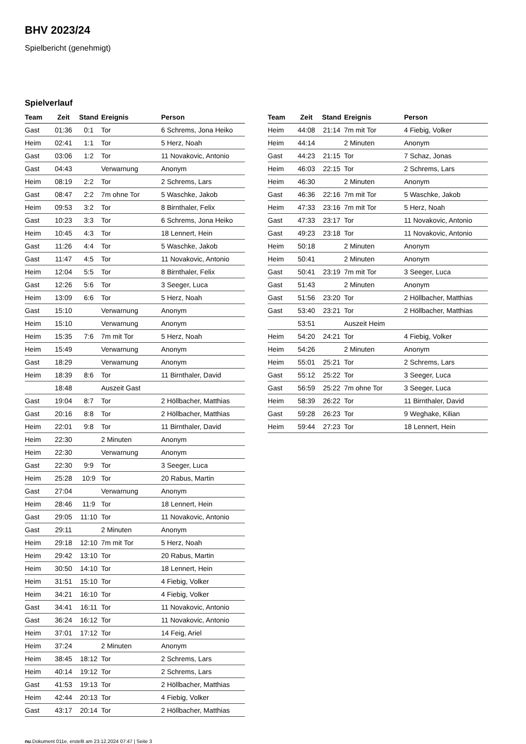BHV 2023/24
Spielbericht (genehmigt)
Spielverlauf
| Team | Zeit | Stand | Ereignis | Person |
| --- | --- | --- | --- | --- |
| Gast | 01:36 | 0:1 | Tor | 6 Schrems, Jona Heiko |
| Heim | 02:41 | 1:1 | Tor | 5 Herz, Noah |
| Gast | 03:06 | 1:2 | Tor | 11 Novakovic, Antonio |
| Gast | 04:43 | | Verwarnung | Anonym |
| Heim | 08:19 | 2:2 | Tor | 2 Schrems, Lars |
| Gast | 08:47 | 2:2 | 7m ohne Tor | 5 Waschke, Jakob |
| Heim | 09:53 | 3:2 | Tor | 8 Birnthaler, Felix |
| Gast | 10:23 | 3:3 | Tor | 6 Schrems, Jona Heiko |
| Heim | 10:45 | 4:3 | Tor | 18 Lennert, Hein |
| Gast | 11:26 | 4:4 | Tor | 5 Waschke, Jakob |
| Gast | 11:47 | 4:5 | Tor | 11 Novakovic, Antonio |
| Heim | 12:04 | 5:5 | Tor | 8 Birnthaler, Felix |
| Gast | 12:26 | 5:6 | Tor | 3 Seeger, Luca |
| Heim | 13:09 | 6:6 | Tor | 5 Herz, Noah |
| Gast | 15:10 | | Verwarnung | Anonym |
| Heim | 15:10 | | Verwarnung | Anonym |
| Heim | 15:35 | 7:6 | 7m mit Tor | 5 Herz, Noah |
| Heim | 15:49 | | Verwarnung | Anonym |
| Gast | 18:29 | | Verwarnung | Anonym |
| Heim | 18:39 | 8:6 | Tor | 11 Birnthaler, David |
| | 18:48 | | Auszeit Gast | |
| Gast | 19:04 | 8:7 | Tor | 2 Höllbacher, Matthias |
| Gast | 20:16 | 8:8 | Tor | 2 Höllbacher, Matthias |
| Heim | 22:01 | 9:8 | Tor | 11 Birnthaler, David |
| Heim | 22:30 | | 2 Minuten | Anonym |
| Heim | 22:30 | | Verwarnung | Anonym |
| Gast | 22:30 | 9:9 | Tor | 3 Seeger, Luca |
| Heim | 25:28 | 10:9 | Tor | 20 Rabus, Martin |
| Gast | 27:04 | | Verwarnung | Anonym |
| Heim | 28:46 | 11:9 | Tor | 18 Lennert, Hein |
| Gast | 29:05 | 11:10 | Tor | 11 Novakovic, Antonio |
| Gast | 29:11 | | 2 Minuten | Anonym |
| Heim | 29:18 | 12:10 | 7m mit Tor | 5 Herz, Noah |
| Heim | 29:42 | 13:10 | Tor | 20 Rabus, Martin |
| Heim | 30:50 | 14:10 | Tor | 18 Lennert, Hein |
| Heim | 31:51 | 15:10 | Tor | 4 Fiebig, Volker |
| Heim | 34:21 | 16:10 | Tor | 4 Fiebig, Volker |
| Gast | 34:41 | 16:11 | Tor | 11 Novakovic, Antonio |
| Gast | 36:24 | 16:12 | Tor | 11 Novakovic, Antonio |
| Heim | 37:01 | 17:12 | Tor | 14 Feig, Ariel |
| Heim | 37:24 | | 2 Minuten | Anonym |
| Heim | 38:45 | 18:12 | Tor | 2 Schrems, Lars |
| Heim | 40:14 | 19:12 | Tor | 2 Schrems, Lars |
| Gast | 41:53 | 19:13 | Tor | 2 Höllbacher, Matthias |
| Heim | 42:44 | 20:13 | Tor | 4 Fiebig, Volker |
| Gast | 43:17 | 20:14 | Tor | 2 Höllbacher, Matthias |
| Team | Zeit | Stand | Ereignis | Person |
| --- | --- | --- | --- | --- |
| Heim | 44:08 | 21:14 | 7m mit Tor | 4 Fiebig, Volker |
| Heim | 44:14 | | 2 Minuten | Anonym |
| Gast | 44:23 | 21:15 | Tor | 7 Schaz, Jonas |
| Heim | 46:03 | 22:15 | Tor | 2 Schrems, Lars |
| Heim | 46:30 | | 2 Minuten | Anonym |
| Gast | 46:36 | 22:16 | 7m mit Tor | 5 Waschke, Jakob |
| Heim | 47:33 | 23:16 | 7m mit Tor | 5 Herz, Noah |
| Gast | 47:33 | 23:17 | Tor | 11 Novakovic, Antonio |
| Gast | 49:23 | 23:18 | Tor | 11 Novakovic, Antonio |
| Heim | 50:18 | | 2 Minuten | Anonym |
| Heim | 50:41 | | 2 Minuten | Anonym |
| Gast | 50:41 | 23:19 | 7m mit Tor | 3 Seeger, Luca |
| Gast | 51:43 | | 2 Minuten | Anonym |
| Gast | 51:56 | 23:20 | Tor | 2 Höllbacher, Matthias |
| Gast | 53:40 | 23:21 | Tor | 2 Höllbacher, Matthias |
| | 53:51 | | Auszeit Heim | |
| Heim | 54:20 | 24:21 | Tor | 4 Fiebig, Volker |
| Heim | 54:26 | | 2 Minuten | Anonym |
| Heim | 55:01 | 25:21 | Tor | 2 Schrems, Lars |
| Gast | 55:12 | 25:22 | Tor | 3 Seeger, Luca |
| Gast | 56:59 | 25:22 | 7m ohne Tor | 3 Seeger, Luca |
| Heim | 58:39 | 26:22 | Tor | 11 Birnthaler, David |
| Gast | 59:28 | 26:23 | Tor | 9 Weghake, Kilian |
| Heim | 59:44 | 27:23 | Tor | 18 Lennert, Hein |
nu.Dokument 011e, erstellt am 23.12.2024 07:47 | Seite 3